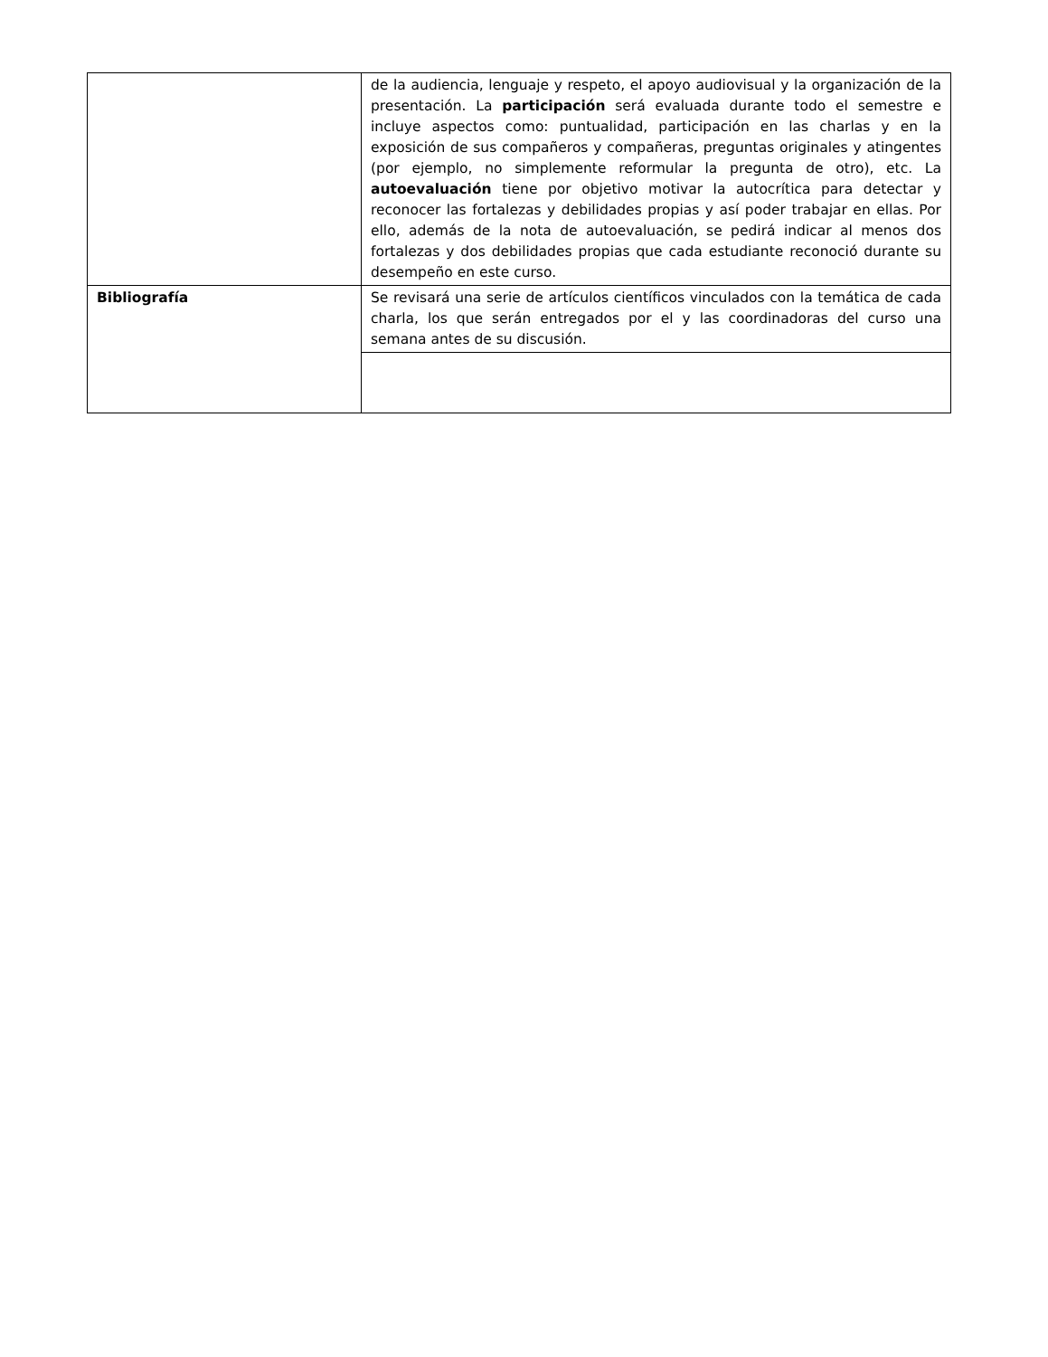| | de la audiencia, lenguaje y respeto, el apoyo audiovisual y la organización de la presentación. La participación será evaluada durante todo el semestre e incluye aspectos como: puntualidad, participación en las charlas y en la exposición de sus compañeros y compañeras, preguntas originales y atingentes (por ejemplo, no simplemente reformular la pregunta de otro), etc. La autoevaluación tiene por objetivo motivar la autocrítica para detectar y reconocer las fortalezas y debilidades propias y así poder trabajar en ellas. Por ello, además de la nota de autoevaluación, se pedirá indicar al menos dos fortalezas y dos debilidades propias que cada estudiante reconoció durante su desempeño en este curso. |
| Bibliografía | Se revisará una serie de artículos científicos vinculados con la temática de cada charla, los que serán entregados por el y las coordinadoras del curso una semana antes de su discusión. |